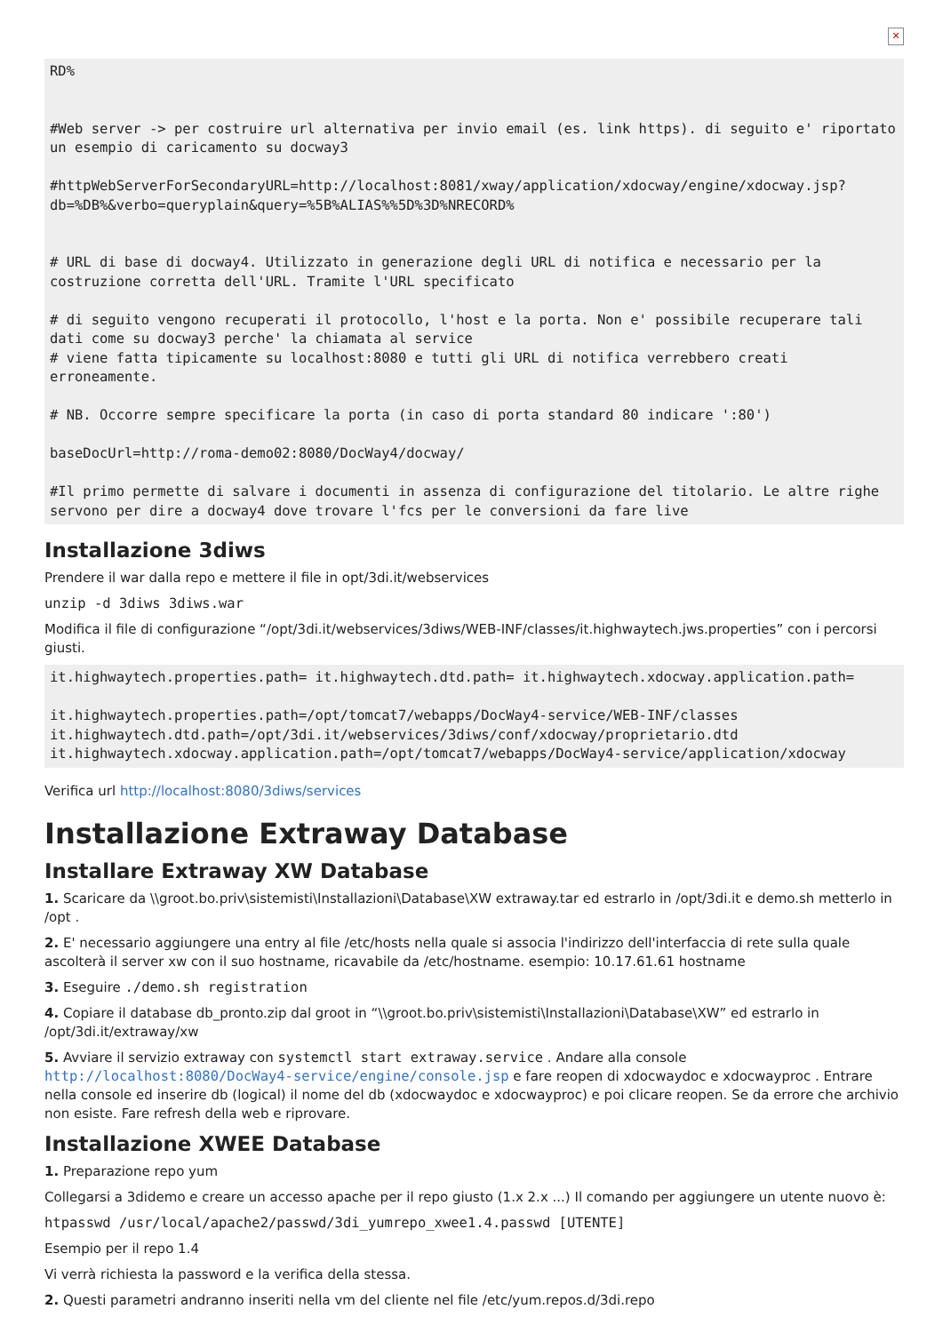✕
RD%


#Web server -> per costruire url alternativa per invio email (es. link https). di seguito e' riportato un esempio di caricamento su docway3

#httpWebServerForSecondaryURL=http://localhost:8081/xway/application/xdocway/engine/xdocway.jsp?db=%DB%&verbo=queryplain&query=%5B%ALIAS%%5D%3D%NRECORD%


# URL di base di docway4. Utilizzato in generazione degli URL di notifica e necessario per la costruzione corretta dell'URL. Tramite l'URL specificato

# di seguito vengono recuperati il protocollo, l'host e la porta. Non e' possibile recuperare tali dati come su docway3 perche' la chiamata al service
# viene fatta tipicamente su localhost:8080 e tutti gli URL di notifica verrebbero creati erroneamente.

# NB. Occorre sempre specificare la porta (in caso di porta standard 80 indicare ':80')

baseDocUrl=http://roma-demo02:8080/DocWay4/docway/

#Il primo permette di salvare i documenti in assenza di configurazione del titolario. Le altre righe servono per dire a docway4 dove trovare l'fcs per le conversioni da fare live
Installazione 3diws
Prendere il war dalla repo e mettere il file in opt/3di.it/webservices
unzip -d 3diws 3diws.war
Modifica il file di configurazione “/opt/3di.it/webservices/3diws/WEB-INF/classes/it.highwaytech.jws.properties” con i percorsi giusti.
it.highwaytech.properties.path= it.highwaytech.dtd.path= it.highwaytech.xdocway.application.path=

it.highwaytech.properties.path=/opt/tomcat7/webapps/DocWay4-service/WEB-INF/classes
it.highwaytech.dtd.path=/opt/3di.it/webservices/3diws/conf/xdocway/proprietario.dtd
it.highwaytech.xdocway.application.path=/opt/tomcat7/webapps/DocWay4-service/application/xdocway
Verifica url http://localhost:8080/3diws/services
Installazione Extraway Database
Installare Extraway XW Database
1. Scaricare da \\groot.bo.priv\sistemisti\Installazioni\Database\XW extraway.tar ed estrarlo in /opt/3di.it e demo.sh metterlo in /opt .
2. E' necessario aggiungere una entry al file /etc/hosts nella quale si associa l'indirizzo dell'interfaccia di rete sulla quale ascolterà il server xw con il suo hostname, ricavabile da /etc/hostname. esempio: 10.17.61.61 hostname
3. Eseguire ./demo.sh registration
4. Copiare il database db_pronto.zip dal groot in “\\groot.bo.priv\sistemisti\Installazioni\Database\XW” ed estrarlo in /opt/3di.it/extraway/xw
5. Avviare il servizio extraway con systemctl start extraway.service . Andare alla console http://localhost:8080/DocWay4-service/engine/console.jsp e fare reopen di xdocwaydoc e xdocwayproc . Entrare nella console ed inserire db (logical) il nome del db (xdocwaydoc e xdocwayproc) e poi clicare reopen. Se da errore che archivio non esiste. Fare refresh della web e riprovare.
Installazione XWEE Database
1. Preparazione repo yum
Collegarsi a 3didemo e creare un accesso apache per il repo giusto (1.x 2.x ...) Il comando per aggiungere un utente nuovo è:
htpasswd /usr/local/apache2/passwd/3di_yumrepo_xwee1.4.passwd [UTENTE]
Esempio per il repo 1.4
Vi verrà richiesta la password e la verifica della stessa.
2. Questi parametri andranno inseriti nella vm del cliente nel file /etc/yum.repos.d/3di.repo